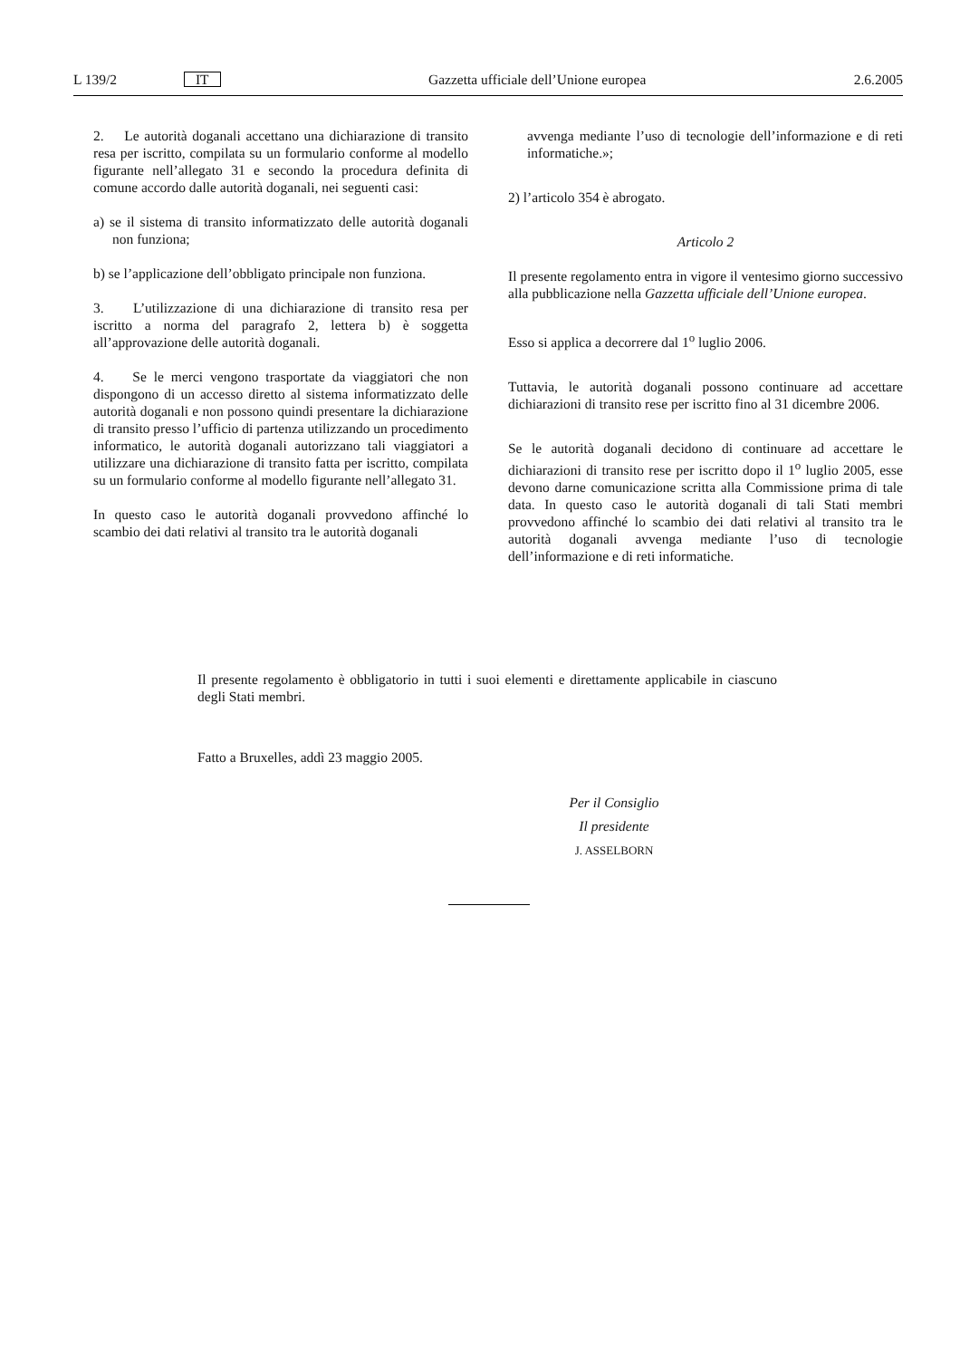L 139/2 IT Gazzetta ufficiale dell’Unione europea 2.6.2005
2. Le autorità doganali accettano una dichiarazione di transito resa per iscritto, compilata su un formulario conforme al modello figurante nell’allegato 31 e secondo la procedura definita di comune accordo dalle autorità doganali, nei seguenti casi:
a) se il sistema di transito informatizzato delle autorità doganali non funziona;
b) se l’applicazione dell’obbligato principale non funziona.
3. L’utilizzazione di una dichiarazione di transito resa per iscritto a norma del paragrafo 2, lettera b) è soggetta all’approvazione delle autorità doganali.
4. Se le merci vengono trasportate da viaggiatori che non dispongono di un accesso diretto al sistema informatizzato delle autorità doganali e non possono quindi presentare la dichiarazione di transito presso l’ufficio di partenza utilizzando un procedimento informatico, le autorità doganali autorizzano tali viaggiatori a utilizzare una dichiarazione di transito fatta per iscritto, compilata su un formulario conforme al modello figurante nell’allegato 31.
In questo caso le autorità doganali provvedono affinché lo scambio dei dati relativi al transito tra le autorità doganali
avvenga mediante l’uso di tecnologie dell’informazione e di reti informatiche.»;
2) l’articolo 354 è abrogato.
Articolo 2
Il presente regolamento entra in vigore il ventesimo giorno successivo alla pubblicazione nella Gazzetta ufficiale dell’Unione europea.
Esso si applica a decorrere dal 1<sup>o</sup> luglio 2006.
Tuttavia, le autorità doganali possono continuare ad accettare dichiarazioni di transito rese per iscritto fino al 31 dicembre 2006.
Se le autorità doganali decidono di continuare ad accettare le dichiarazioni di transito rese per iscritto dopo il 1<sup>o</sup> luglio 2005, esse devono darne comunicazione scritta alla Commissione prima di tale data. In questo caso le autorità doganali di tali Stati membri provvedono affinché lo scambio dei dati relativi al transito tra le autorità doganali avvenga mediante l’uso di tecnologie dell’informazione e di reti informatiche.
Il presente regolamento è obbligatorio in tutti i suoi elementi e direttamente applicabile in ciascuno degli Stati membri.
Fatto a Bruxelles, addì 23 maggio 2005.
Per il Consiglio
Il presidente
J. ASSELBORN